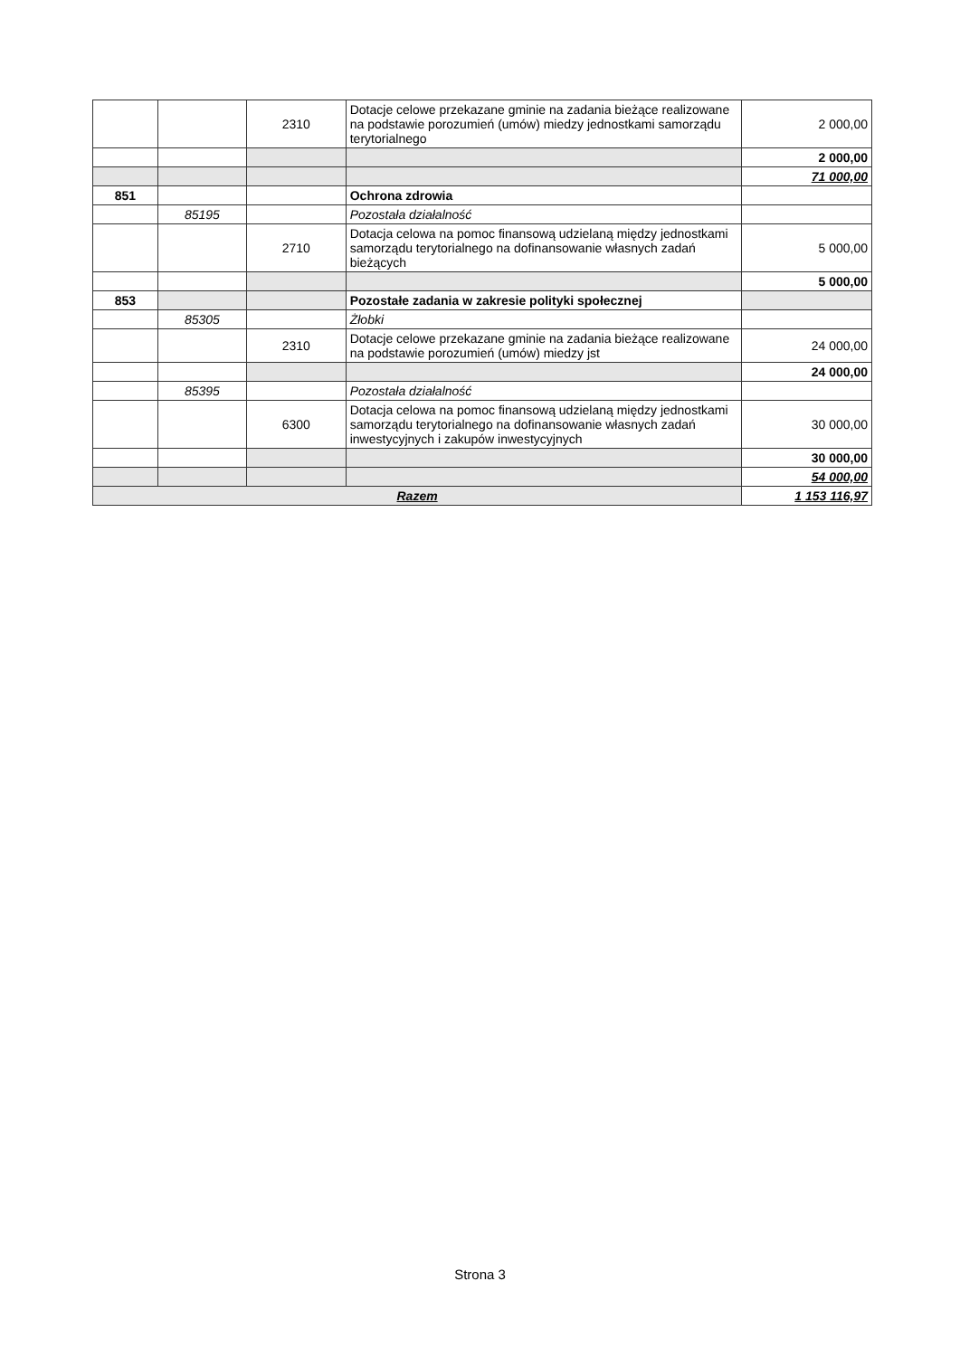| | | 2310 | Dotacje celowe przekazane gminie na zadania bieżące realizowane na podstawie porozumień (umów) miedzy jednostkami samorządu terytorialnego | 2 000,00 |
| | | | | 2 000,00 |
| | | | | 71 000,00 |
| 851 | | | Ochrona zdrowia | |
| | 85195 | | Pozostała działalność | |
| | | 2710 | Dotacja celowa na pomoc finansową udzielaną między jednostkami samorządu terytorialnego na dofinansowanie własnych zadań bieżących | 5 000,00 |
| | | | | 5 000,00 |
| 853 | | | Pozostałe zadania w zakresie polityki społecznej | |
| | 85305 | | Żłobki | |
| | | 2310 | Dotacje celowe przekazane gminie na zadania bieżące realizowane na podstawie porozumień (umów) miedzy jst | 24 000,00 |
| | | | | 24 000,00 |
| | 85395 | | Pozostała działalność | |
| | | 6300 | Dotacja celowa na pomoc finansową udzielaną między jednostkami samorządu terytorialnego na dofinansowanie własnych zadań inwestycyjnych i zakupów inwestycyjnych | 30 000,00 |
| | | | | 30 000,00 |
| | | | | 54 000,00 |
| Razem | | | | 1 153 116,97 |
Strona 3